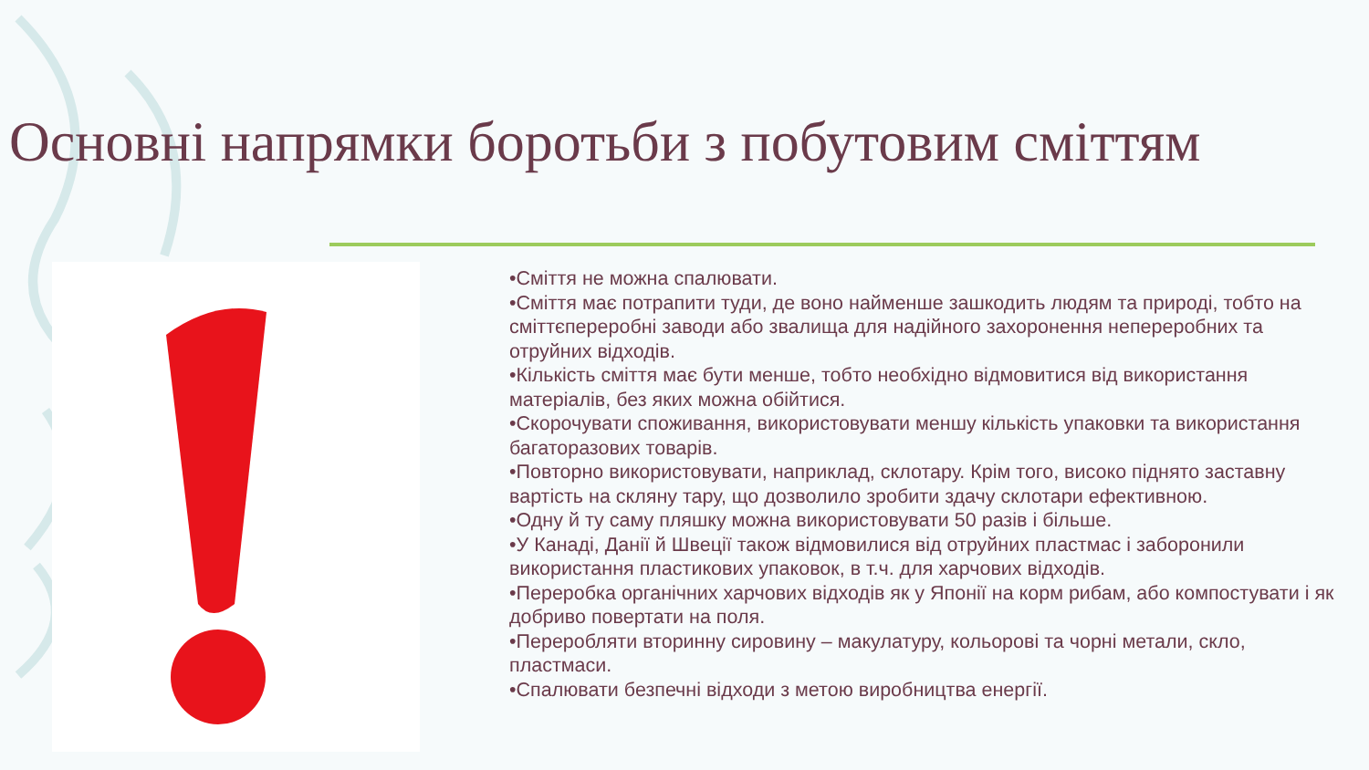Основні напрямки боротьби з побутовим сміттям
•Сміття не можна спалювати.
•Сміття має потрапити туди, де воно найменше зашкодить людям та природі, тобто на сміттєпереробні заводи або звалища для надійного захоронення неперероб­них та отруйних відходів.
•Кількість сміття має бути менше, тобто необхідно відмовитися від використання матеріалів, без яких можна обійтися.
•Скорочувати споживання, використовувати меншу кількість упаковки та використання багаторазових товарів.
•Повторно використовувати, наприклад, склотару. Крім того, високо піднято заставну вартість на скляну тару, що дозволило зробити здачу склотари ефективною.
•Одну й ту саму пляшку можна використовувати 50 разів і більше.
•У Канаді, Данії й Швеції також відмовилися від отруйних пластмас і заборонили використання пластикових упаковок, в т.ч. для харчових відходів.
•Переробка органічних харчових відходів як у Японії на корм рибам, або компостувати і як добриво повертати на поля.
•Переробляти вторинну сировину – макулатуру, кольорові та чорні метали, скло, пластмаси.
•Спалювати безпечні відходи з метою виробництва енергії.